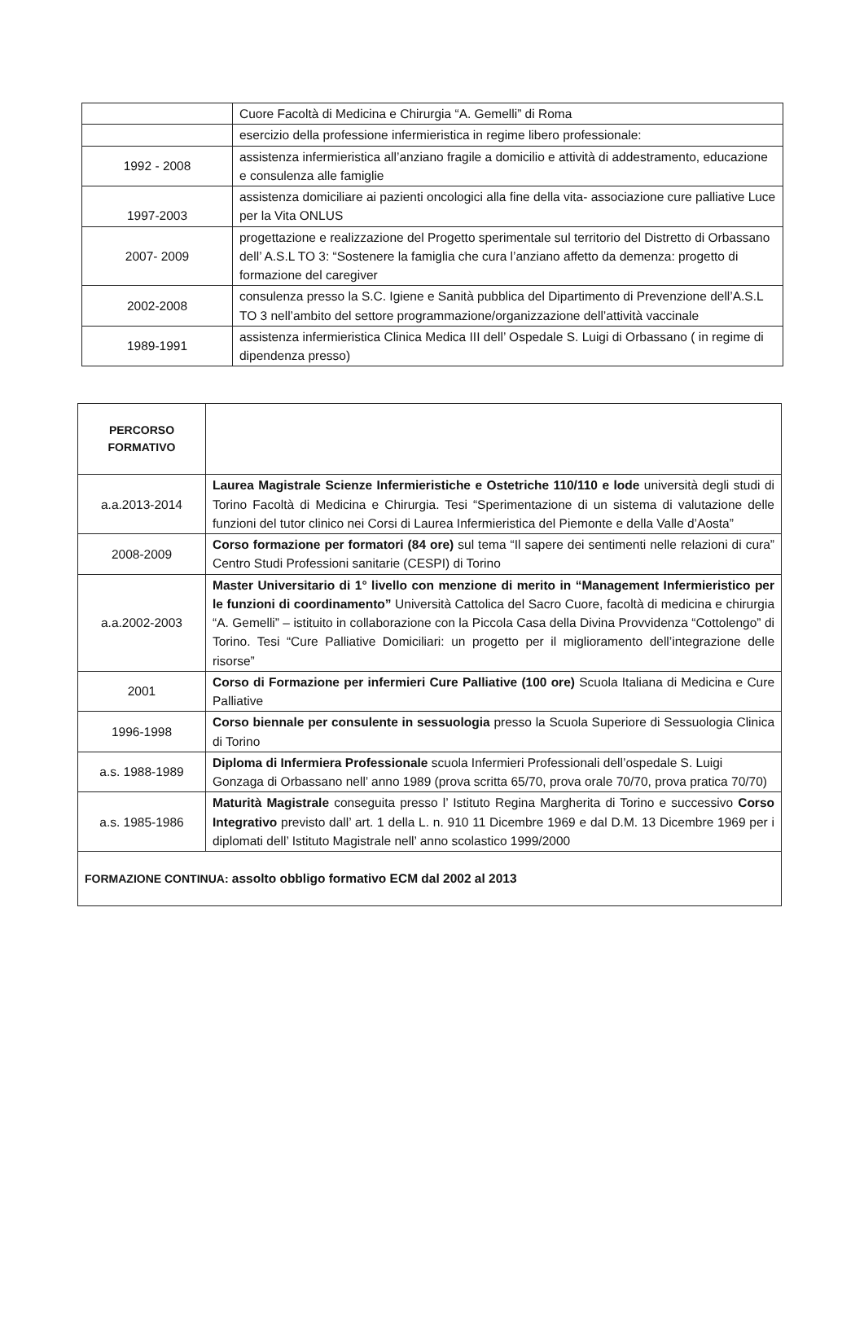| | Cuore Facoltà di Medicina e Chirurgia “A. Gemelli” di Roma |
| | esercizio della professione infermieristica in regime libero professionale: |
| 1992 - 2008 | assistenza infermieristica all’anziano fragile a domicilio e attività di addestramento, educazione e consulenza alle famiglie |
| 1997-2003 | assistenza domiciliare ai pazienti oncologici alla fine della vita- associazione cure palliative Luce per la Vita ONLUS |
| 2007- 2009 | progettazione e realizzazione del Progetto sperimentale sul territorio del Distretto di Orbassano dell’ A.S.L TO 3: “Sostenere la famiglia che cura l’anziano affetto da demenza: progetto di formazione del caregiver |
| 2002-2008 | consulenza presso la S.C. Igiene e Sanità pubblica del Dipartimento di Prevenzione dell’A.S.L TO 3 nell’ambito del settore programmazione/organizzazione dell’attività vaccinale |
| 1989-1991 | assistenza infermieristica Clinica Medica III dell’ Ospedale S. Luigi di Orbassano ( in regime di dipendenza presso) |
| PERCORSO FORMATIVO | |
| a.a.2013-2014 | Laurea Magistrale Scienze Infermieristiche e Ostetriche 110/110 e lode università degli studi di Torino Facoltà di Medicina e Chirurgia. Tesi “Sperimentazione di un sistema di valutazione delle funzioni del tutor clinico nei Corsi di Laurea Infermieristica del Piemonte e della Valle d’Aosta” |
| 2008-2009 | Corso formazione per formatori (84 ore) sul tema “Il sapere dei sentimenti nelle relazioni di cura” Centro Studi Professioni sanitarie (CESPI) di Torino |
| a.a.2002-2003 | Master Universitario di 1° livello con menzione di merito in “Management Infermieristico per le funzioni di coordinamento” Università Cattolica del Sacro Cuore, facoltà di medicina e chirurgia “A. Gemelli” – istituito in collaborazione con la Piccola Casa della Divina Provvidenza “Cottolengo” di Torino. Tesi “Cure Palliative Domiciliari: un progetto per il miglioramento dell’integrazione delle risorse” |
| 2001 | Corso di Formazione per infermieri Cure Palliative (100 ore) Scuola Italiana di Medicina e Cure Palliative |
| 1996-1998 | Corso biennale per consulente in sessuologia presso la Scuola Superiore di Sessuologia Clinica di Torino |
| a.s. 1988-1989 | Diploma di Infermiera Professionale scuola Infermieri Professionali dell’ospedale S. Luigi Gonzaga di Orbassano nell’ anno 1989 (prova scritta 65/70, prova orale 70/70, prova pratica 70/70) |
| a.s. 1985-1986 | Maturità Magistrale conseguita presso l’ Istituto Regina Margherita di Torino e successivo Corso Integrativo previsto dall’ art. 1 della L. n. 910 11 Dicembre 1969 e dal D.M. 13 Dicembre 1969 per i diplomati dell’ Istituto Magistrale nell’ anno scolastico 1999/2000 |
| FORMAZIONE CONTINUA: assolto obbligo formativo ECM dal 2002 al 2013 | |